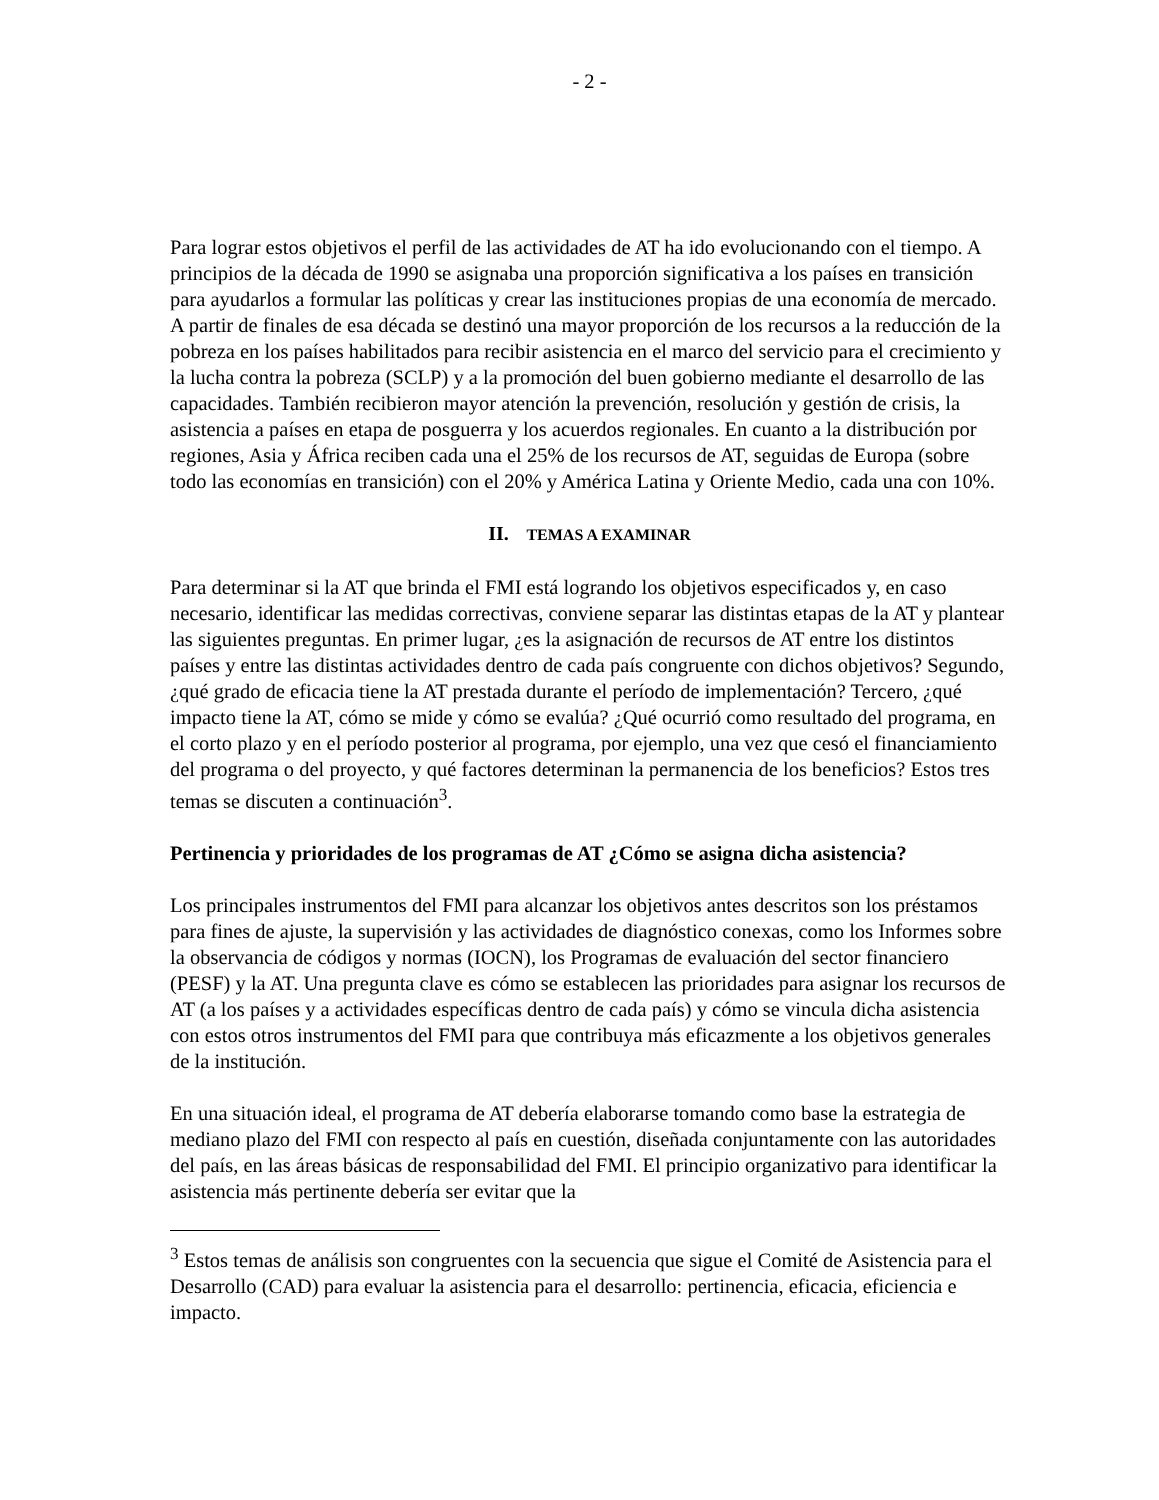- 2 -
Para lograr estos objetivos el perfil de las actividades de AT ha ido evolucionando con el tiempo. A principios de la década de 1990 se asignaba una proporción significativa a los países en transición para ayudarlos a formular las políticas y crear las instituciones propias de una economía de mercado. A partir de finales de esa década se destinó una mayor proporción de los recursos a la reducción de la pobreza en los países habilitados para recibir asistencia en el marco del servicio para el crecimiento y la lucha contra la pobreza (SCLP) y a la promoción del buen gobierno mediante el desarrollo de las capacidades. También recibieron mayor atención la prevención, resolución y gestión de crisis, la asistencia a países en etapa de posguerra y los acuerdos regionales. En cuanto a la distribución por regiones, Asia y África reciben cada una el 25% de los recursos de AT, seguidas de Europa (sobre todo las economías en transición) con el 20% y América Latina y Oriente Medio, cada una con 10%.
II. TEMAS A EXAMINAR
Para determinar si la AT que brinda el FMI está logrando los objetivos especificados y, en caso necesario, identificar las medidas correctivas, conviene separar las distintas etapas de la AT y plantear las siguientes preguntas. En primer lugar, ¿es la asignación de recursos de AT entre los distintos países y entre las distintas actividades dentro de cada país congruente con dichos objetivos? Segundo, ¿qué grado de eficacia tiene la AT prestada durante el período de implementación? Tercero, ¿qué impacto tiene la AT, cómo se mide y cómo se evalúa? ¿Qué ocurrió como resultado del programa, en el corto plazo y en el período posterior al programa, por ejemplo, una vez que cesó el financiamiento del programa o del proyecto, y qué factores determinan la permanencia de los beneficios? Estos tres temas se discuten a continuación<sup>3</sup>.
Pertinencia y prioridades de los programas de AT ¿Cómo se asigna dicha asistencia?
Los principales instrumentos del FMI para alcanzar los objetivos antes descritos son los préstamos para fines de ajuste, la supervisión y las actividades de diagnóstico conexas, como los Informes sobre la observancia de códigos y normas (IOCN), los Programas de evaluación del sector financiero (PESF) y la AT. Una pregunta clave es cómo se establecen las prioridades para asignar los recursos de AT (a los países y a actividades específicas dentro de cada país) y cómo se vincula dicha asistencia con estos otros instrumentos del FMI para que contribuya más eficazmente a los objetivos generales de la institución.
En una situación ideal, el programa de AT debería elaborarse tomando como base la estrategia de mediano plazo del FMI con respecto al país en cuestión, diseñada conjuntamente con las autoridades del país, en las áreas básicas de responsabilidad del FMI. El principio organizativo para identificar la asistencia más pertinente debería ser evitar que la
<sup>3</sup> Estos temas de análisis son congruentes con la secuencia que sigue el Comité de Asistencia para el Desarrollo (CAD) para evaluar la asistencia para el desarrollo: pertinencia, eficacia, eficiencia e impacto.